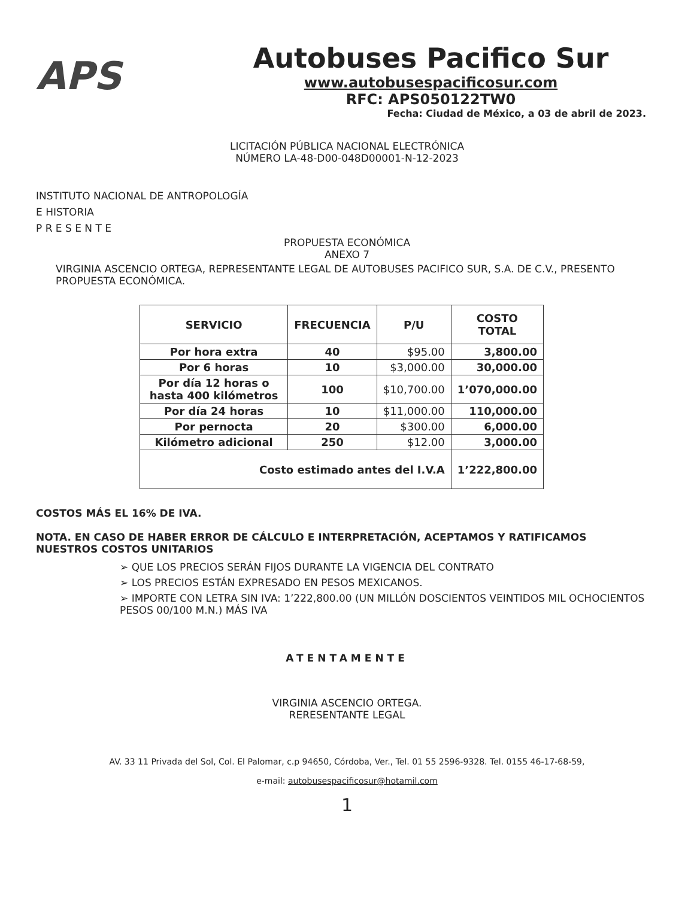APS
Autobuses Pacifico Sur
www.autobusespacificosur.com
RFC: APS050122TW0
Fecha: Ciudad de México, a 03 de abril de 2023.
LICITACIÓN PÚBLICA NACIONAL ELECTRÓNICA
NÚMERO LA-48-D00-048D00001-N-12-2023
INSTITUTO NACIONAL DE ANTROPOLOGÍA
E HISTORIA
P R E S E N T E
PROPUESTA ECONÓMICA
ANEXO 7
VIRGINIA ASCENCIO ORTEGA, REPRESENTANTE LEGAL DE AUTOBUSES PACIFICO SUR, S.A. DE C.V., PRESENTO PROPUESTA ECONÓMICA.
| SERVICIO | FRECUENCIA | P/U | COSTO TOTAL |
| --- | --- | --- | --- |
| Por hora extra | 40 | $95.00 | 3,800.00 |
| Por 6 horas | 10 | $3,000.00 | 30,000.00 |
| Por día 12 horas o hasta 400 kilómetros | 100 | $10,700.00 | 1’070,000.00 |
| Por día 24 horas | 10 | $11,000.00 | 110,000.00 |
| Por pernocta | 20 | $300.00 | 6,000.00 |
| Kilómetro adicional | 250 | $12.00 | 3,000.00 |
| Costo estimado antes del I.V.A | | | 1’222,800.00 |
COSTOS MÁS EL 16% DE IVA.
NOTA. EN CASO DE HABER ERROR DE CÁLCULO E INTERPRETACIÓN, ACEPTAMOS Y RATIFICAMOS NUESTROS COSTOS UNITARIOS
➢ QUE LOS PRECIOS SERÁN FIJOS DURANTE LA VIGENCIA DEL CONTRATO
➢ LOS PRECIOS ESTÁN EXPRESADO EN PESOS MEXICANOS.
➢ IMPORTE CON LETRA SIN IVA: 1’222,800.00 (UN MILLÓN DOSCIENTOS VEINTIDOS MIL OCHOCIENTOS PESOS 00/100 M.N.) MÁS IVA
ATENTAMENTE
VIRGINIA ASCENCIO ORTEGA.
RERESENTANTE LEGAL
AV. 33 11 Privada del Sol, Col. El Palomar, c.p 94650, Córdoba, Ver., Tel. 01 55 2596-9328. Tel. 0155 46-17-68-59,
e-mail: autobusespacificosur@hotamil.com
1